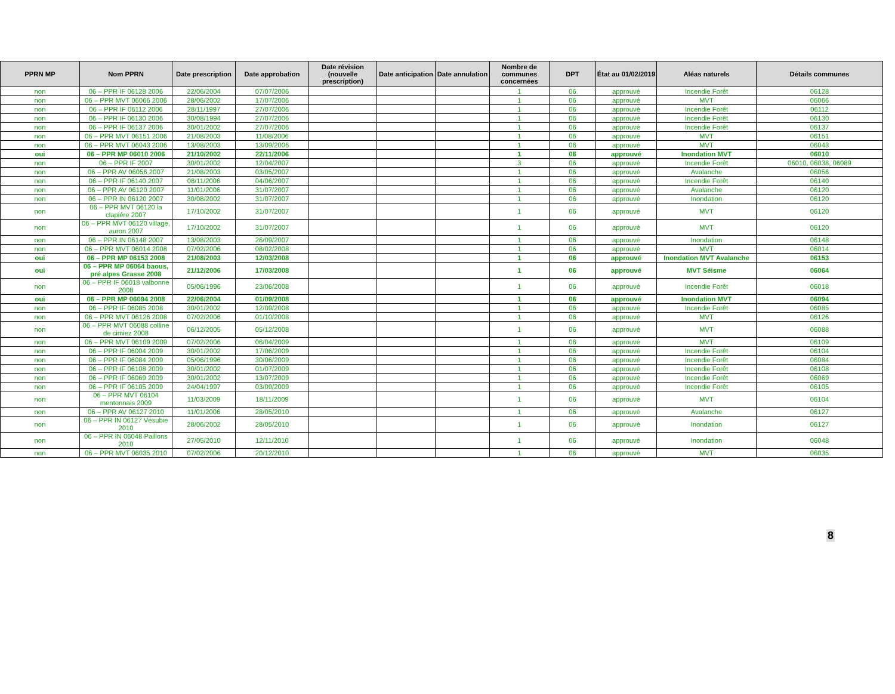| PPRN MP | Nom PPRN | Date prescription | Date approbation | Date révision (nouvelle prescription) | Date anticipation | Date annulation | Nombre de communes concernées | DPT | État au 01/02/2019 | Aléas naturels | Détails communes |
| --- | --- | --- | --- | --- | --- | --- | --- | --- | --- | --- | --- |
| non | 06 – PPR IF 06128 2006 | 22/06/2004 | 07/07/2006 | | | | 1 | 06 | approuvé | Incendie Forêt | 06128 |
| non | 06 – PPR MVT 06066 2006 | 28/06/2002 | 17/07/2006 | | | | 1 | 06 | approuvé | MVT | 06066 |
| non | 06 – PPR IF 06112 2006 | 28/11/1997 | 27/07/2006 | | | | 1 | 06 | approuvé | Incendie Forêt | 06112 |
| non | 06 – PPR IF 06130 2006 | 30/08/1994 | 27/07/2006 | | | | 1 | 06 | approuvé | Incendie Forêt | 06130 |
| non | 06 – PPR IF 06137 2006 | 30/01/2002 | 27/07/2006 | | | | 1 | 06 | approuvé | Incendie Forêt | 06137 |
| non | 06 – PPR MVT 06151 2006 | 21/08/2003 | 11/08/2006 | | | | 1 | 06 | approuvé | MVT | 06151 |
| non | 06 – PPR MVT 06043 2006 | 13/08/2003 | 13/09/2006 | | | | 1 | 06 | approuvé | MVT | 06043 |
| oui | 06 – PPR MP 06010 2006 | 21/10/2002 | 22/11/2006 | | | | 1 | 06 | approuvé | Inondation MVT | 06010 |
| non | 06 – PPR IF 2007 | 30/01/2002 | 12/04/2007 | | | | 3 | 06 | approuvé | Incendie Forêt | 06010, 06038, 06089 |
| non | 06 – PPR AV 06056 2007 | 21/08/2003 | 03/05/2007 | | | | 1 | 06 | approuvé | Avalanche | 06056 |
| non | 06 – PPR IF 06140 2007 | 08/11/2006 | 04/06/2007 | | | | 1 | 06 | approuvé | Incendie Forêt | 06140 |
| non | 06 – PPR AV 06120 2007 | 11/01/2006 | 31/07/2007 | | | | 1 | 06 | approuvé | Avalanche | 06120 |
| non | 06 – PPR IN 06120 2007 | 30/08/2002 | 31/07/2007 | | | | 1 | 06 | approuvé | Inondation | 06120 |
| non | 06 – PPR MVT 06120 la clapière 2007 | 17/10/2002 | 31/07/2007 | | | | 1 | 06 | approuvé | MVT | 06120 |
| non | 06 – PPR MVT 06120 village, auron 2007 | 17/10/2002 | 31/07/2007 | | | | 1 | 06 | approuvé | MVT | 06120 |
| non | 06 – PPR IN 06148 2007 | 13/08/2003 | 26/09/2007 | | | | 1 | 06 | approuvé | Inondation | 06148 |
| non | 06 – PPR MVT 06014 2008 | 07/02/2006 | 08/02/2008 | | | | 1 | 06 | approuvé | MVT | 06014 |
| oui | 06 – PPR MP 06153 2008 | 21/08/2003 | 12/03/2008 | | | | 1 | 06 | approuvé | Inondation MVT Avalanche | 06153 |
| oui | 06 – PPR MP 06064 baous, pré alpes Grasse 2008 | 21/12/2006 | 17/03/2008 | | | | 1 | 06 | approuvé | MVT Séisme | 06064 |
| non | 06 – PPR IF 06018 valbonne 2008 | 05/06/1996 | 23/06/2008 | | | | 1 | 06 | approuvé | Incendie Forêt | 06018 |
| oui | 06 – PPR MP 06094 2008 | 22/06/2004 | 01/09/2008 | | | | 1 | 06 | approuvé | Inondation MVT | 06094 |
| non | 06 – PPR IF 06085 2008 | 30/01/2002 | 12/09/2008 | | | | 1 | 06 | approuvé | Incendie Forêt | 06085 |
| non | 06 – PPR MVT 06126 2008 | 07/02/2006 | 01/10/2008 | | | | 1 | 06 | approuvé | MVT | 06126 |
| non | 06 – PPR MVT 06088 colline de cimiez 2008 | 06/12/2005 | 05/12/2008 | | | | 1 | 06 | approuvé | MVT | 06088 |
| non | 06 – PPR MVT 06109 2009 | 07/02/2006 | 06/04/2009 | | | | 1 | 06 | approuvé | MVT | 06109 |
| non | 06 – PPR IF 06004 2009 | 30/01/2002 | 17/06/2009 | | | | 1 | 06 | approuvé | Incendie Forêt | 06104 |
| non | 06 – PPR IF 06084 2009 | 05/06/1996 | 30/06/2009 | | | | 1 | 06 | approuvé | Incendie Forêt | 06084 |
| non | 06 – PPR IF 06108 2009 | 30/01/2002 | 01/07/2009 | | | | 1 | 06 | approuvé | Incendie Forêt | 06108 |
| non | 06 – PPR IF 06069 2009 | 30/01/2002 | 13/07/2009 | | | | 1 | 06 | approuvé | Incendie Forêt | 06069 |
| non | 06 – PPR IF 06105 2009 | 24/04/1997 | 03/09/2009 | | | | 1 | 06 | approuvé | Incendie Forêt | 06105 |
| non | 06 – PPR MVT 06104 mentonnais 2009 | 11/03/2009 | 18/11/2009 | | | | 1 | 06 | approuvé | MVT | 06104 |
| non | 06 – PPR AV 06127 2010 | 11/01/2006 | 28/05/2010 | | | | 1 | 06 | approuvé | Avalanche | 06127 |
| non | 06 – PPR IN 06127 Vésubie 2010 | 28/06/2002 | 28/05/2010 | | | | 1 | 06 | approuvé | Inondation | 06127 |
| non | 06 – PPR IN 06048 Paillons 2010 | 27/05/2010 | 12/11/2010 | | | | 1 | 06 | approuvé | Inondation | 06048 |
| non | 06 – PPR MVT 06035 2010 | 07/02/2006 | 20/12/2010 | | | | 1 | 06 | approuvé | MVT | 06035 |
8